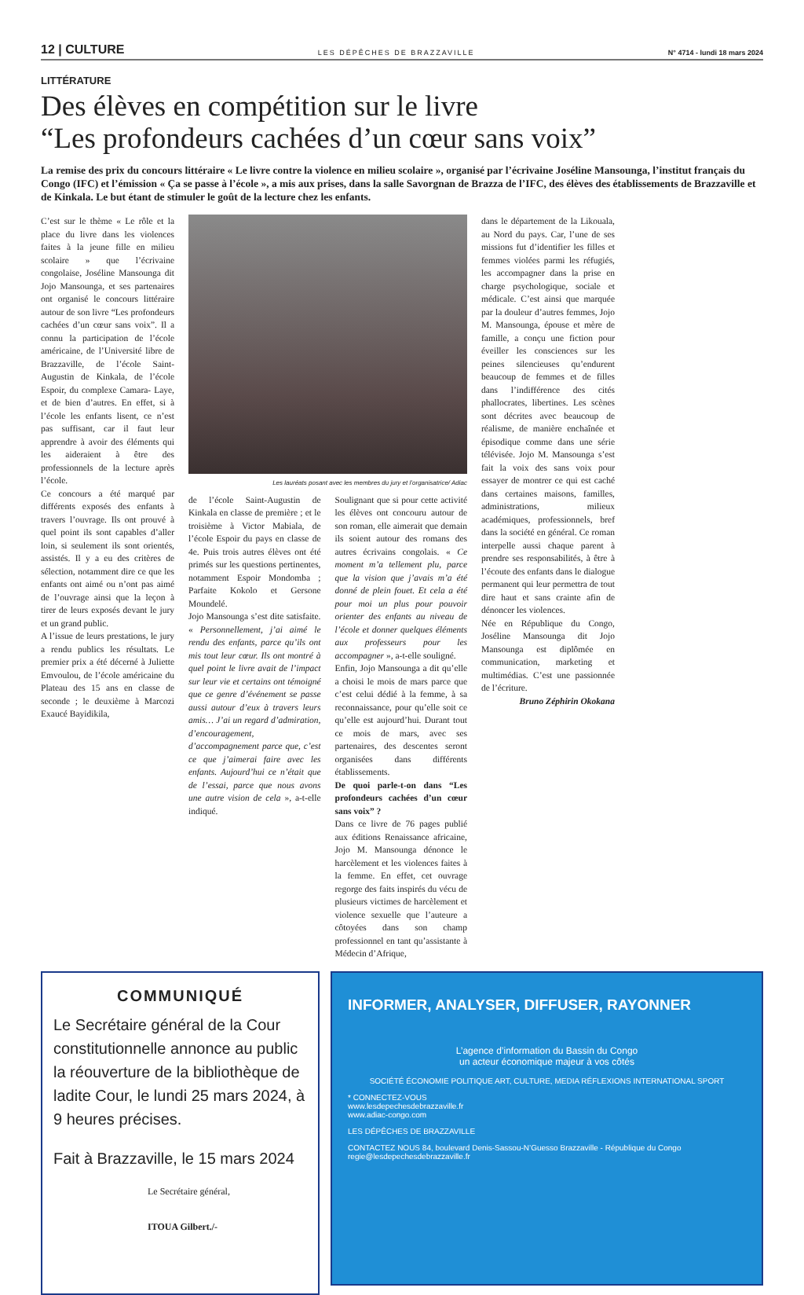12 | CULTURE LES DÉPÊCHES DE BRAZZAVILLE N° 4714 - lundi 18 mars 2024
LITTÉRATURE
Des élèves en compétition sur le livre
“Les profondeurs cachées d’un cœur sans voix”
La remise des prix du concours littéraire « Le livre contre la violence en milieu scolaire », organisé par l’écrivaine Joséline Mansounga, l’institut français du Congo (IFC) et l’émission « Ça se passe à l’école », a mis aux prises, dans la salle Savorgnan de Brazza de l’IFC, des élèves des établissements de Brazzaville et de Kinkala. Le but étant de stimuler le goût de la lecture chez les enfants.
C’est sur le thème « Le rôle et la place du livre dans les violences faites à la jeune fille en milieu scolaire » que l’écrivaine congolaise, Joséline Mansounga dit Jojo Mansounga, et ses partenaires ont organisé le concours littéraire autour de son livre “Les profondeurs cachées d’un cœur sans voix”. Il a connu la participation de l’école américaine, de l’Université libre de Brazzaville, de l’école Saint-Augustin de Kinkala, de l’école Espoir, du complexe Camara- Laye, et de bien d’autres. En effet, si à l’école les enfants lisent, ce n’est pas suffisant, car il faut leur apprendre à avoir des éléments qui les aideraient à être des professionnels de la lecture après l’école.
Ce concours a été marqué par différents exposés des enfants à travers l’ouvrage. Ils ont prouvé à quel point ils sont capables d’aller loin, si seulement ils sont orientés, assistés. Il y a eu des critères de sélection, notamment dire ce que les enfants ont aimé ou n’ont pas aimé de l’ouvrage ainsi que la leçon à tirer de leurs exposés devant le jury et un grand public.
A l’issue de leurs prestations, le jury a rendu publics les résultats. Le premier prix a été décerné à Juliette Emvoulou, de l’école américaine du Plateau des 15 ans en classe de seconde ; le deuxième à Marcozi Exaucé Bayidikila,
Les lauréats posant avec les membres du jury et l’organisatrice/ Adiac
de l’école Saint-Augustin de Kinkala en classe de première ; et le troisième à Victor Mabiala, de l’école Espoir du pays en classe de 4e. Puis trois autres élèves ont été primés sur les questions pertinentes, notamment Espoir Mondomba ; Parfaite Kokolo et Gersone Moundelé.
Jojo Mansounga s’est dite satisfaite. « Personnellement, j’ai aimé le rendu des enfants, parce qu’ils ont mis tout leur cœur. Ils ont montré à quel point le livre avait de l’impact sur leur vie et certains ont témoigné que ce genre d’événement se passe aussi autour d’eux à travers leurs amis… J’ai un regard d’admiration, d’encouragement, d’accompagnement parce que, c’est ce que j’aimerai faire avec les enfants. Aujourd’hui ce n’était que de l’essai, parce que nous avons une autre vision de cela », a-t-elle indiqué.
Soulignant que si pour cette activité les élèves ont concouru autour de son roman, elle aimerait que demain ils soient autour des romans des autres écrivains congolais. « Ce moment m’a tellement plu, parce que la vision que j’avais m’a été donné de plein fouet. Et cela a été pour moi un plus pour pouvoir orienter des enfants au niveau de l’école et donner quelques éléments aux professeurs pour les accompagner », a-t-elle souligné.
Enfin, Jojo Mansounga a dit qu’elle a choisi le mois de mars parce que c’est celui dédié à la femme, à sa reconnaissance, pour qu’elle soit ce qu’elle est aujourd’hui. Durant tout ce mois de mars, avec ses partenaires, des descentes seront organisées dans différents établissements.
De quoi parle-t-on dans “Les profondeurs cachées d’un cœur sans voix” ?
Dans ce livre de 76 pages publié aux éditions Renaissance africaine, Jojo M. Mansounga dénonce le harcèlement et les violences faites à la femme. En effet, cet ouvrage regorge des faits inspirés du vécu de plusieurs victimes de harcèlement et violence sexuelle que l’auteure a côtoyées dans son champ professionnel en tant qu’assistante à Médecin d’Afrique,
dans le département de la Likouala, au Nord du pays. Car, l’une de ses missions fut d’identifier les filles et femmes violées parmi les réfugiés, les accompagner dans la prise en charge psychologique, sociale et médicale. C’est ainsi que marquée par la douleur d’autres femmes, Jojo M. Mansounga, épouse et mère de famille, a conçu une fiction pour éveiller les consciences sur les peines silencieuses qu’endurent beaucoup de femmes et de filles dans l’indifférence des cités phallocrates, libertines. Les scènes sont décrites avec beaucoup de réalisme, de manière enchaînée et épisodique comme dans une série télévisée. Jojo M. Mansounga s’est fait la voix des sans voix pour essayer de montrer ce qui est caché dans certaines maisons, familles, administrations, milieux académiques, professionnels, bref dans la société en général. Ce roman interpelle aussi chaque parent à prendre ses responsabilités, à être à l’écoute des enfants dans le dialogue permanent qui leur permettra de tout dire haut et sans crainte afin de dénoncer les violences.
Née en République du Congo, Joséline Mansounga dit Jojo Mansounga est diplômée en communication, marketing et multimédias. C’est une passionnée de l’écriture.
Bruno Zéphirin Okokana
COMMUNIQUÉ
Le Secrétaire général de la Cour constitutionnelle annonce au public la réouverture de la bibliothèque de ladite Cour, le lundi 25 mars 2024, à 9 heures précises.
Fait à Brazzaville, le 15 mars 2024
Le Secrétaire général,
ITOUA Gilbert./-
INFORMER, ANALYSER, DIFFUSER, RAYONNER
L’agence d’information du Bassin du Congo
un acteur économique majeur à vos côtés
SOCIÉTÉ ÉCONOMIE POLITIQUE ART, CULTURE, MEDIA RÉFLEXIONS INTERNATIONAL SPORT
* CONNECTEZ-VOUS
www.lesdepechesdebrazzaville.fr
www.adiac-congo.com
LES DÉPÊCHES DE BRAZZAVILLE
CONTACTEZ NOUS 84, boulevard Denis-Sassou-N’Guesso Brazzaville - République du Congo regie@lesdepechesdebrazzaville.fr